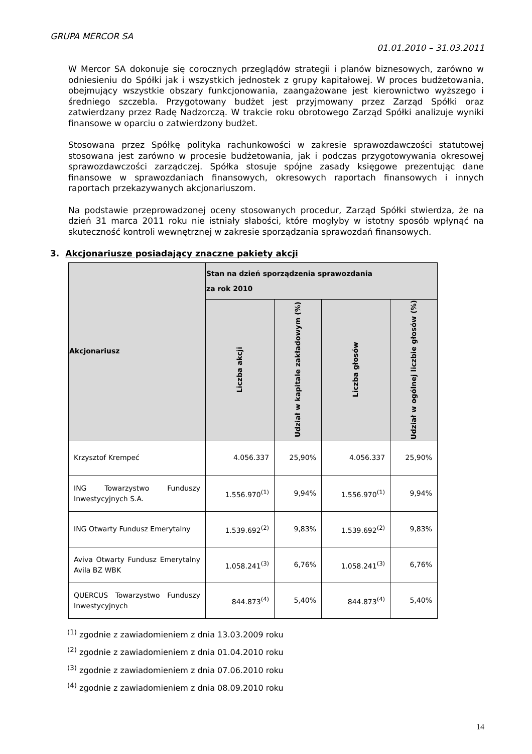GRUPA MERCOR SA
01.01.2010 – 31.03.2011
W Mercor SA dokonuje się corocznych przeglądów strategii i planów biznesowych, zarówno w odniesieniu do Spółki jak i wszystkich jednostek z grupy kapitałowej. W proces budżetowania, obejmujący wszystkie obszary funkcjonowania, zaangażowane jest kierownictwo wyższego i średniego szczebla. Przygotowany budżet jest przyjmowany przez Zarząd Spółki oraz zatwierdzany przez Radę Nadzorczą. W trakcie roku obrotowego Zarząd Spółki analizuje wyniki finansowe w oparciu o zatwierdzony budżet.
Stosowana przez Spółkę polityka rachunkowości w zakresie sprawozdawczości statutowej stosowana jest zarówno w procesie budżetowania, jak i podczas przygotowywania okresowej sprawozdawczości zarządczej. Spółka stosuje spójne zasady księgowe prezentując dane finansowe w sprawozdaniach finansowych, okresowych raportach finansowych i innych raportach przekazywanych akcjonariuszom.
Na podstawie przeprowadzonej oceny stosowanych procedur, Zarząd Spółki stwierdza, że na dzień 31 marca 2011 roku nie istniały słabości, które mogłyby w istotny sposób wpłynąć na skuteczność kontroli wewnętrznej w zakresie sporządzania sprawozdań finansowych.
3. Akcjonariusze posiadający znaczne pakiety akcji
| Akcjonariusz | Stan na dzień sporządzenia sprawozdania za rok 2010 | | | |
| --- | --- | --- | --- | --- |
| | Liczba akcji | Udział w kapitale zakładowym (%) | Liczba głosów | Udział w ogólnej liczbie głosów (%) |
| Krzysztof Krempeć | 4.056.337 | 25,90% | 4.056.337 | 25,90% |
| ING Towarzystwo Funduszy Inwestycyjnych S.A. | 1.556.970<sup>(1)</sup> | 9,94% | 1.556.970<sup>(1)</sup> | 9,94% |
| ING Otwarty Fundusz Emerytalny | 1.539.692<sup>(2)</sup> | 9,83% | 1.539.692<sup>(2)</sup> | 9,83% |
| Aviva Otwarty Fundusz Emerytalny Avila BZ WBK | 1.058.241<sup>(3)</sup> | 6,76% | 1.058.241<sup>(3)</sup> | 6,76% |
| QUERCUS Towarzystwo Funduszy Inwestycyjnych | 844.873<sup>(4)</sup> | 5,40% | 844.873<sup>(4)</sup> | 5,40% |
<sup>(1)</sup> zgodnie z zawiadomieniem z dnia 13.03.2009 roku
<sup>(2)</sup> zgodnie z zawiadomieniem z dnia 01.04.2010 roku
<sup>(3)</sup> zgodnie z zawiadomieniem z dnia 07.06.2010 roku
<sup>(4)</sup> zgodnie z zawiadomieniem z dnia 08.09.2010 roku
14